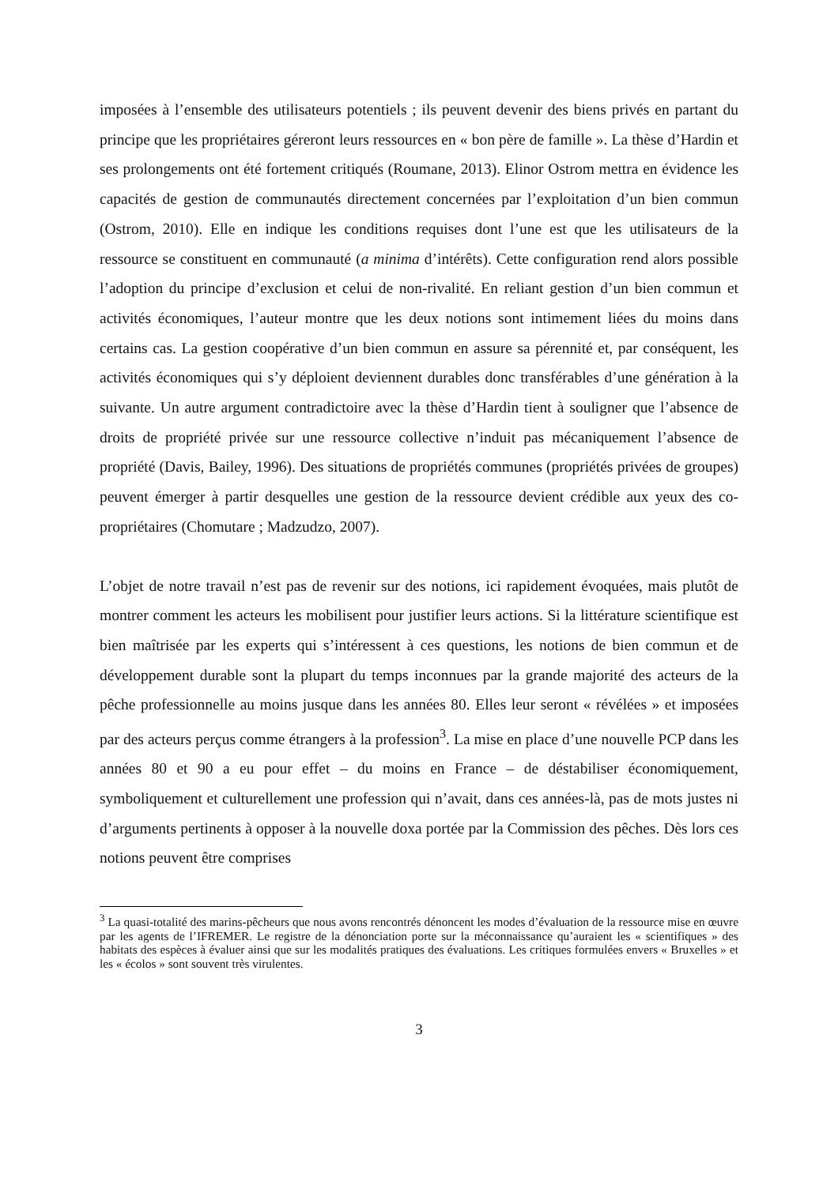imposées à l’ensemble des utilisateurs potentiels ; ils peuvent devenir des biens privés en partant du principe que les propriétaires géreront leurs ressources en « bon père de famille ». La thèse d’Hardin et ses prolongements ont été fortement critiqués (Roumane, 2013). Elinor Ostrom mettra en évidence les capacités de gestion de communautés directement concernées par l’exploitation d’un bien commun (Ostrom, 2010). Elle en indique les conditions requises dont l’une est que les utilisateurs de la ressource se constituent en communauté (a minima d’intérêts). Cette configuration rend alors possible l’adoption du principe d’exclusion et celui de non-rivalité. En reliant gestion d’un bien commun et activités économiques, l’auteur montre que les deux notions sont intimement liées du moins dans certains cas. La gestion coopérative d’un bien commun en assure sa pérennité et, par conséquent, les activités économiques qui s’y déploient deviennent durables donc transférables d’une génération à la suivante. Un autre argument contradictoire avec la thèse d’Hardin tient à souligner que l’absence de droits de propriété privée sur une ressource collective n’induit pas mécaniquement l’absence de propriété (Davis, Bailey, 1996). Des situations de propriétés communes (propriétés privées de groupes) peuvent émerger à partir desquelles une gestion de la ressource devient crédible aux yeux des co-propriétaires (Chomutare ; Madzudzo, 2007).
L’objet de notre travail n’est pas de revenir sur des notions, ici rapidement évoquées, mais plutôt de montrer comment les acteurs les mobilisent pour justifier leurs actions. Si la littérature scientifique est bien maîtrisée par les experts qui s’intéressent à ces questions, les notions de bien commun et de développement durable sont la plupart du temps inconnues par la grande majorité des acteurs de la pêche professionnelle au moins jusque dans les années 80. Elles leur seront « révélées » et imposées par des acteurs perçus comme étrangers à la profession<sup>3</sup>. La mise en place d’une nouvelle PCP dans les années 80 et 90 a eu pour effet – du moins en France – de déstabiliser économiquement, symboliquement et culturellement une profession qui n’avait, dans ces années-là, pas de mots justes ni d’arguments pertinents à opposer à la nouvelle doxa portée par la Commission des pêches. Dès lors ces notions peuvent être comprises
<sup>3</sup> La quasi-totalité des marins-pêcheurs que nous avons rencontrés dénoncent les modes d’évaluation de la ressource mise en œuvre par les agents de l’IFREMER. Le registre de la dénonciation porte sur la méconnaissance qu’auraient les « scientifiques » des habitats des espèces à évaluer ainsi que sur les modalités pratiques des évaluations. Les critiques formulées envers « Bruxelles » et les « écolos » sont souvent très virulentes.
3